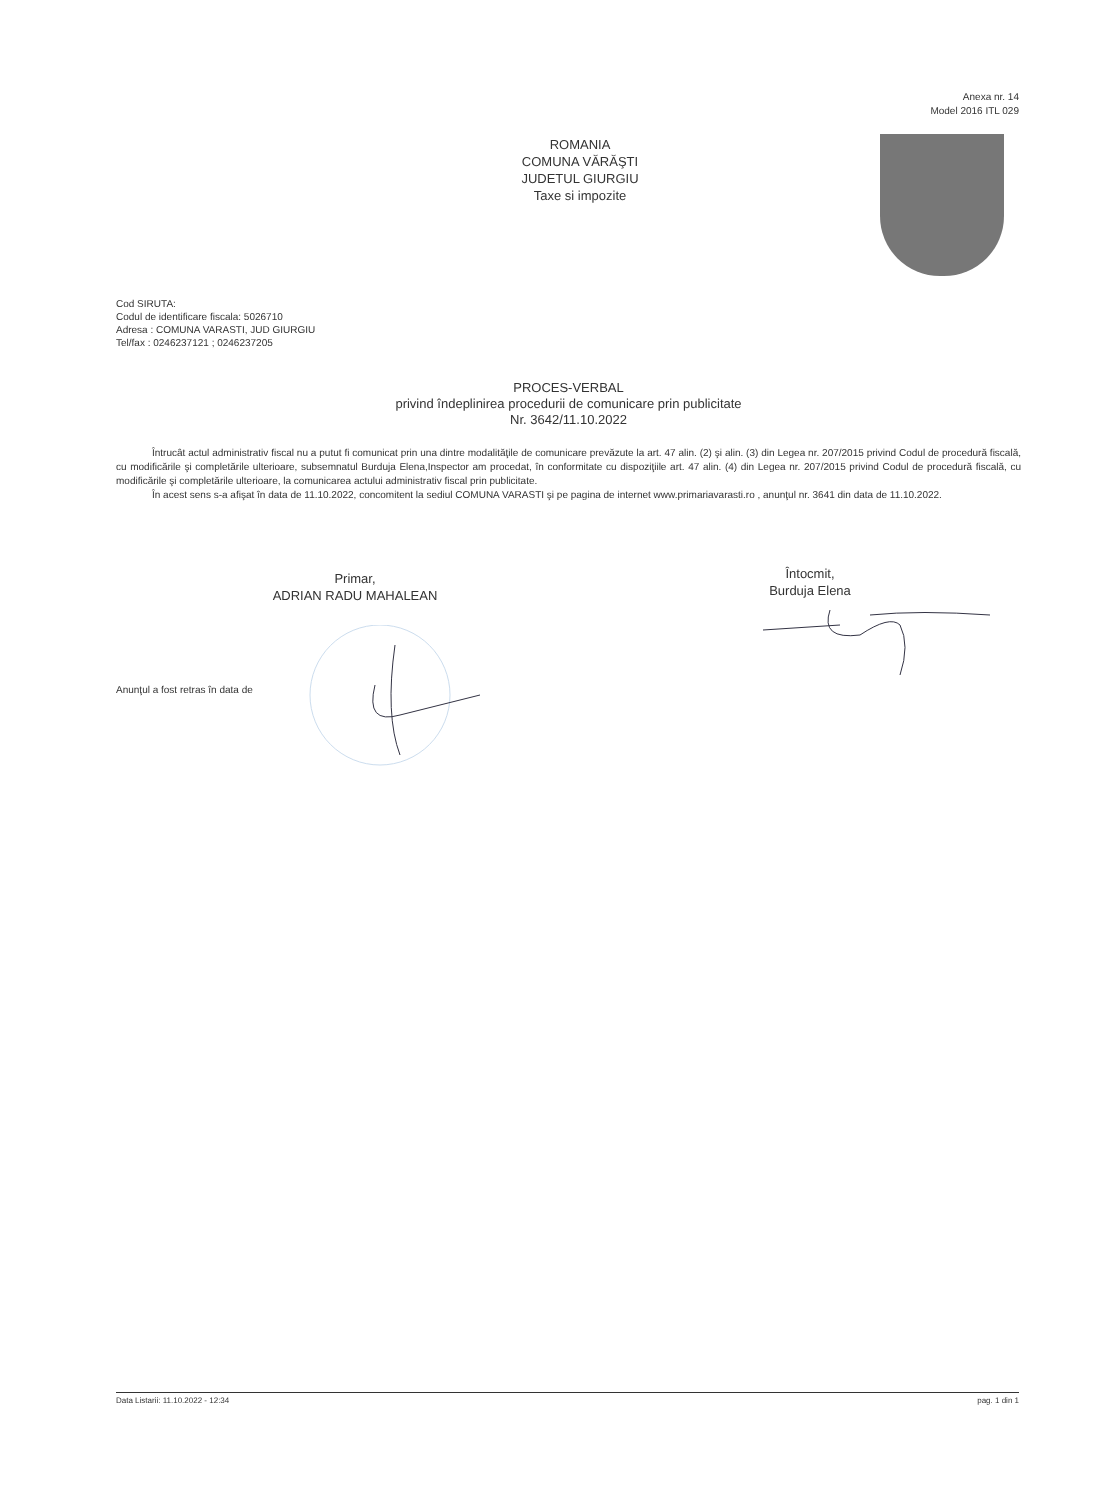Anexa nr. 14
Model 2016 ITL 029
ROMANIA
COMUNA VĂRĂŞTI
JUDETUL GIURGIU
Taxe si impozite
Cod SIRUTA:
Codul de identificare fiscala: 5026710
Adresa : COMUNA VARASTI, JUD GIURGIU
Tel/fax : 0246237121 ; 0246237205
PROCES-VERBAL
privind îndeplinirea procedurii de comunicare prin publicitate
Nr. 3642/11.10.2022
Întrucât actul administrativ fiscal nu a putut fi comunicat prin una dintre modalităţile de comunicare prevăzute la art. 47 alin. (2) şi alin. (3) din Legea nr. 207/2015 privind Codul de procedură fiscală, cu modificările şi completările ulterioare, subsemnatul Burduja Elena,Inspector am procedat, în conformitate cu dispoziţiile art. 47 alin. (4) din Legea nr. 207/2015 privind Codul de procedură fiscală, cu modificările şi completările ulterioare, la comunicarea actului administrativ fiscal prin publicitate.
În acest sens s-a afişat în data de 11.10.2022, concomitent la sediul COMUNA VARASTI şi pe pagina de internet www.primariavarasti.ro , anunţul nr. 3641 din data de 11.10.2022.
Primar,
ADRIAN RADU MAHALEAN
Întocmit,
Burduja Elena
Anunţul a fost retras în data de
Data Listarii: 11.10.2022 - 12:34 pag. 1 din 1